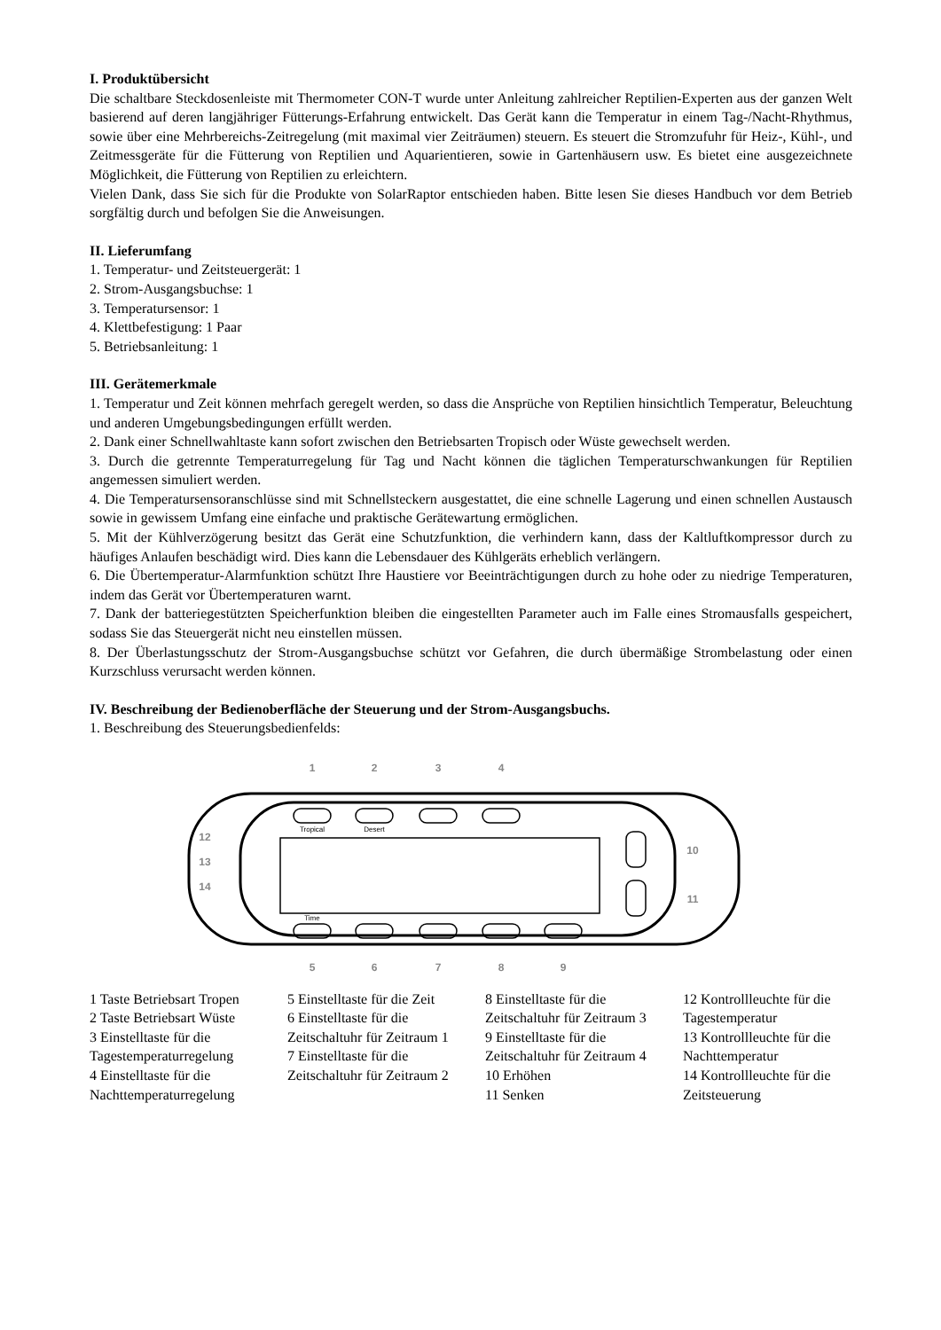I. Produktübersicht
Die schaltbare Steckdosenleiste mit Thermometer CON-T wurde unter Anleitung zahlreicher Reptilien-Experten aus der ganzen Welt basierend auf deren langjähriger Fütterungs-Erfahrung entwickelt. Das Gerät kann die Temperatur in einem Tag-/Nacht-Rhythmus, sowie über eine Mehrbereichs-Zeitregelung (mit maximal vier Zeiträumen) steuern. Es steuert die Stromzufuhr für Heiz-, Kühl-, und Zeitmessgeräte für die Fütterung von Reptilien und Aquarientieren, sowie in Gartenhäusern usw. Es bietet eine ausgezeichnete Möglichkeit, die Fütterung von Reptilien zu erleichtern.
Vielen Dank, dass Sie sich für die Produkte von SolarRaptor entschieden haben. Bitte lesen Sie dieses Handbuch vor dem Betrieb sorgfältig durch und befolgen Sie die Anweisungen.
II. Lieferumfang
1. Temperatur- und Zeitsteuergerät: 1
2. Strom-Ausgangsbuchse: 1
3. Temperatursensor: 1
4. Klettbefestigung: 1 Paar
5. Betriebsanleitung: 1
III. Gerätemerkmale
1. Temperatur und Zeit können mehrfach geregelt werden, so dass die Ansprüche von Reptilien hinsichtlich Temperatur, Beleuchtung und anderen Umgebungsbedingungen erfüllt werden.
2. Dank einer Schnellwahltaste kann sofort zwischen den Betriebsarten Tropisch oder Wüste gewechselt werden.
3. Durch die getrennte Temperaturregelung für Tag und Nacht können die täglichen Temperaturschwankungen für Reptilien angemessen simuliert werden.
4. Die Temperatursensoranschlüsse sind mit Schnellsteckern ausgestattet, die eine schnelle Lagerung und einen schnellen Austausch sowie in gewissem Umfang eine einfache und praktische Gerätewartung ermöglichen.
5. Mit der Kühlverzögerung besitzt das Gerät eine Schutzfunktion, die verhindern kann, dass der Kaltluftkompressor durch zu häufiges Anlaufen beschädigt wird. Dies kann die Lebensdauer des Kühlgeräts erheblich verlängern.
6. Die Übertemperatur-Alarmfunktion schützt Ihre Haustiere vor Beeinträchtigungen durch zu hohe oder zu niedrige Temperaturen, indem das Gerät vor Übertemperaturen warnt.
7. Dank der batteriegestützten Speicherfunktion bleiben die eingestellten Parameter auch im Falle eines Stromausfalls gespeichert, sodass Sie das Steuergerät nicht neu einstellen müssen.
8. Der Überlastungsschutz der Strom-Ausgangsbuchse schützt vor Gefahren, die durch übermäßige Strombelastung oder einen Kurzschluss verursacht werden können.
IV. Beschreibung der Bedienoberfläche der Steuerung und der Strom-Ausgangsbuchs.
1. Beschreibung des Steuerungsbedienfelds:
Tropical
Desert
Time
1
2
3
4
5
6
7
8
9
10
11
12
13
14
1 Taste Betriebsart Tropen
2 Taste Betriebsart Wüste
3 Einstelltaste für die Tagestemperaturregelung
4 Einstelltaste für die Nachttemperaturregelung
5 Einstelltaste für die Zeit
6 Einstelltaste für die Zeitschaltuhr für Zeitraum 1
7 Einstelltaste für die Zeitschaltuhr für Zeitraum 2
8 Einstelltaste für die Zeitschaltuhr für Zeitraum 3
9 Einstelltaste für die Zeitschaltuhr für Zeitraum 4
10 Erhöhen
11 Senken
12 Kontrollleuchte für die Tagestemperatur
13 Kontrollleuchte für die Nachttemperatur
14 Kontrollleuchte für die Zeitsteuerung